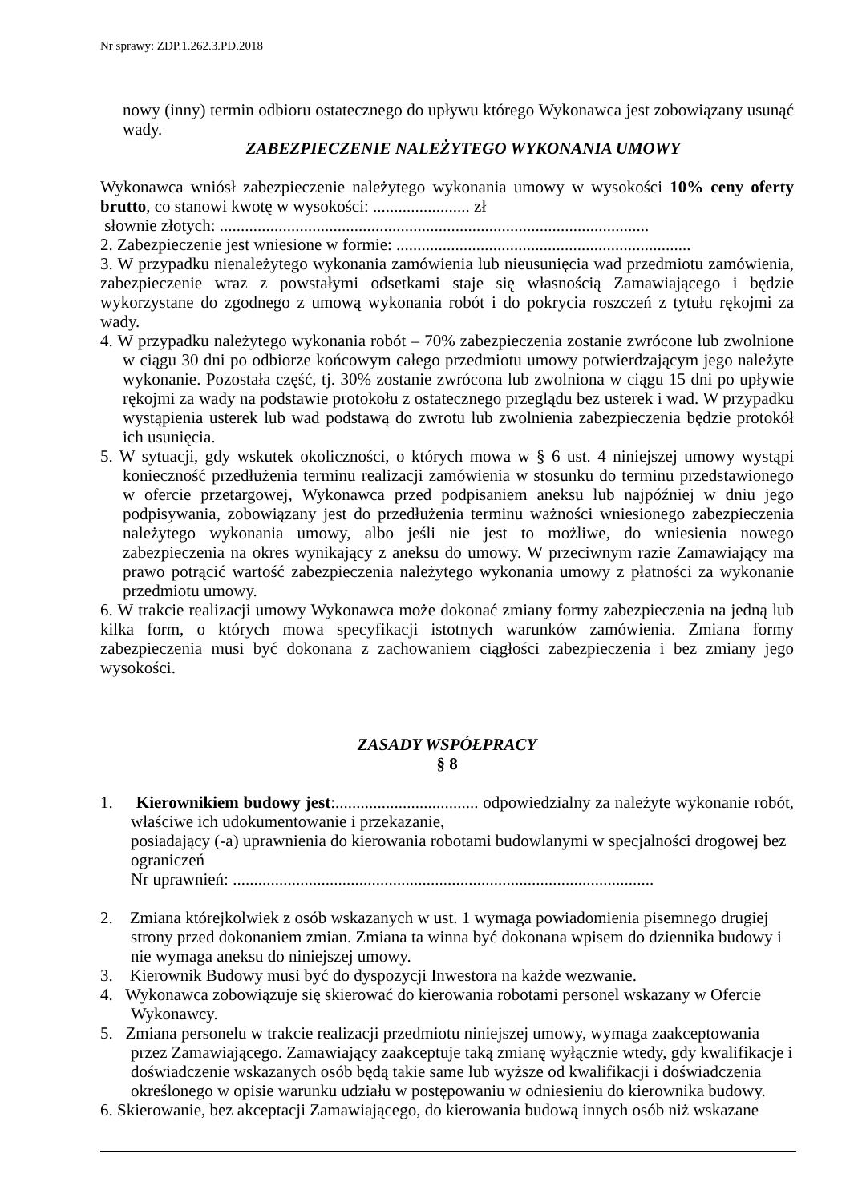Nr sprawy: ZDP.1.262.3.PD.2018
nowy (inny) termin odbioru ostatecznego do upływu którego Wykonawca jest zobowiązany usunąć wady.
ZABEZPIECZENIE NALEŻYTEGO WYKONANIA UMOWY
Wykonawca wniósł zabezpieczenie należytego wykonania umowy w wysokości 10% ceny oferty brutto, co stanowi kwotę w wysokości: ....................... zł
słownie złotych: ......................................................................................................
2. Zabezpieczenie jest wniesione w formie: ......................................................................
3. W przypadku nienależytego wykonania zamówienia lub nieusunięcia wad przedmiotu zamówienia, zabezpieczenie wraz z powstałymi odsetkami staje się własnością Zamawiającego i będzie wykorzystane do zgodnego z umową wykonania robót i do pokrycia roszczeń z tytułu rękojmi za wady.
4. W przypadku należytego wykonania robót – 70% zabezpieczenia zostanie zwrócone lub zwolnione w ciągu 30 dni po odbiorze końcowym całego przedmiotu umowy potwierdzającym jego należyte wykonanie. Pozostała część, tj. 30% zostanie zwrócona lub zwolniona w ciągu 15 dni po upływie rękojmi za wady na podstawie protokołu z ostatecznego przeglądu bez usterek i wad. W przypadku wystąpienia usterek lub wad podstawą do zwrotu lub zwolnienia zabezpieczenia będzie protokół ich usunięcia.
5. W sytuacji, gdy wskutek okoliczności, o których mowa w § 6 ust. 4 niniejszej umowy wystąpi konieczność przedłużenia terminu realizacji zamówienia w stosunku do terminu przedstawionego w ofercie przetargowej, Wykonawca przed podpisaniem aneksu lub najpóźniej w dniu jego podpisywania, zobowiązany jest do przedłużenia terminu ważności wniesionego zabezpieczenia należytego wykonania umowy, albo jeśli nie jest to możliwe, do wniesienia nowego zabezpieczenia na okres wynikający z aneksu do umowy. W przeciwnym razie Zamawiający ma prawo potrącić wartość zabezpieczenia należytego wykonania umowy z płatności za wykonanie przedmiotu umowy.
6. W trakcie realizacji umowy Wykonawca może dokonać zmiany formy zabezpieczenia na jedną lub kilka form, o których mowa specyfikacji istotnych warunków zamówienia. Zmiana formy zabezpieczenia musi być dokonana z zachowaniem ciągłości zabezpieczenia i bez zmiany jego wysokości.
ZASADY WSPÓŁPRACY
§ 8
1. Kierownikiem budowy jest:.................................. odpowiedzialny za należyte wykonanie robót, właściwe ich udokumentowanie i przekazanie,
posiadający (-a) uprawnienia do kierowania robotami budowlanymi w specjalności drogowej bez ograniczeń
Nr uprawnień: ....................................................................................................
2. Zmiana którejkolwiek z osób wskazanych w ust. 1 wymaga powiadomienia pisemnego drugiej strony przed dokonaniem zmian. Zmiana ta winna być dokonana wpisem do dziennika budowy i nie wymaga aneksu do niniejszej umowy.
3. Kierownik Budowy musi być do dyspozycji Inwestora na każde wezwanie.
4. Wykonawca zobowiązuje się skierować do kierowania robotami personel wskazany w Ofercie Wykonawcy.
5. Zmiana personelu w trakcie realizacji przedmiotu niniejszej umowy, wymaga zaakceptowania przez Zamawiającego. Zamawiający zaakceptuje taką zmianę wyłącznie wtedy, gdy kwalifikacje i doświadczenie wskazanych osób będą takie same lub wyższe od kwalifikacji i doświadczenia określonego w opisie warunku udziału w postępowaniu w odniesieniu do kierownika budowy.
6. Skierowanie, bez akceptacji Zamawiającego, do kierowania budową innych osób niż wskazane